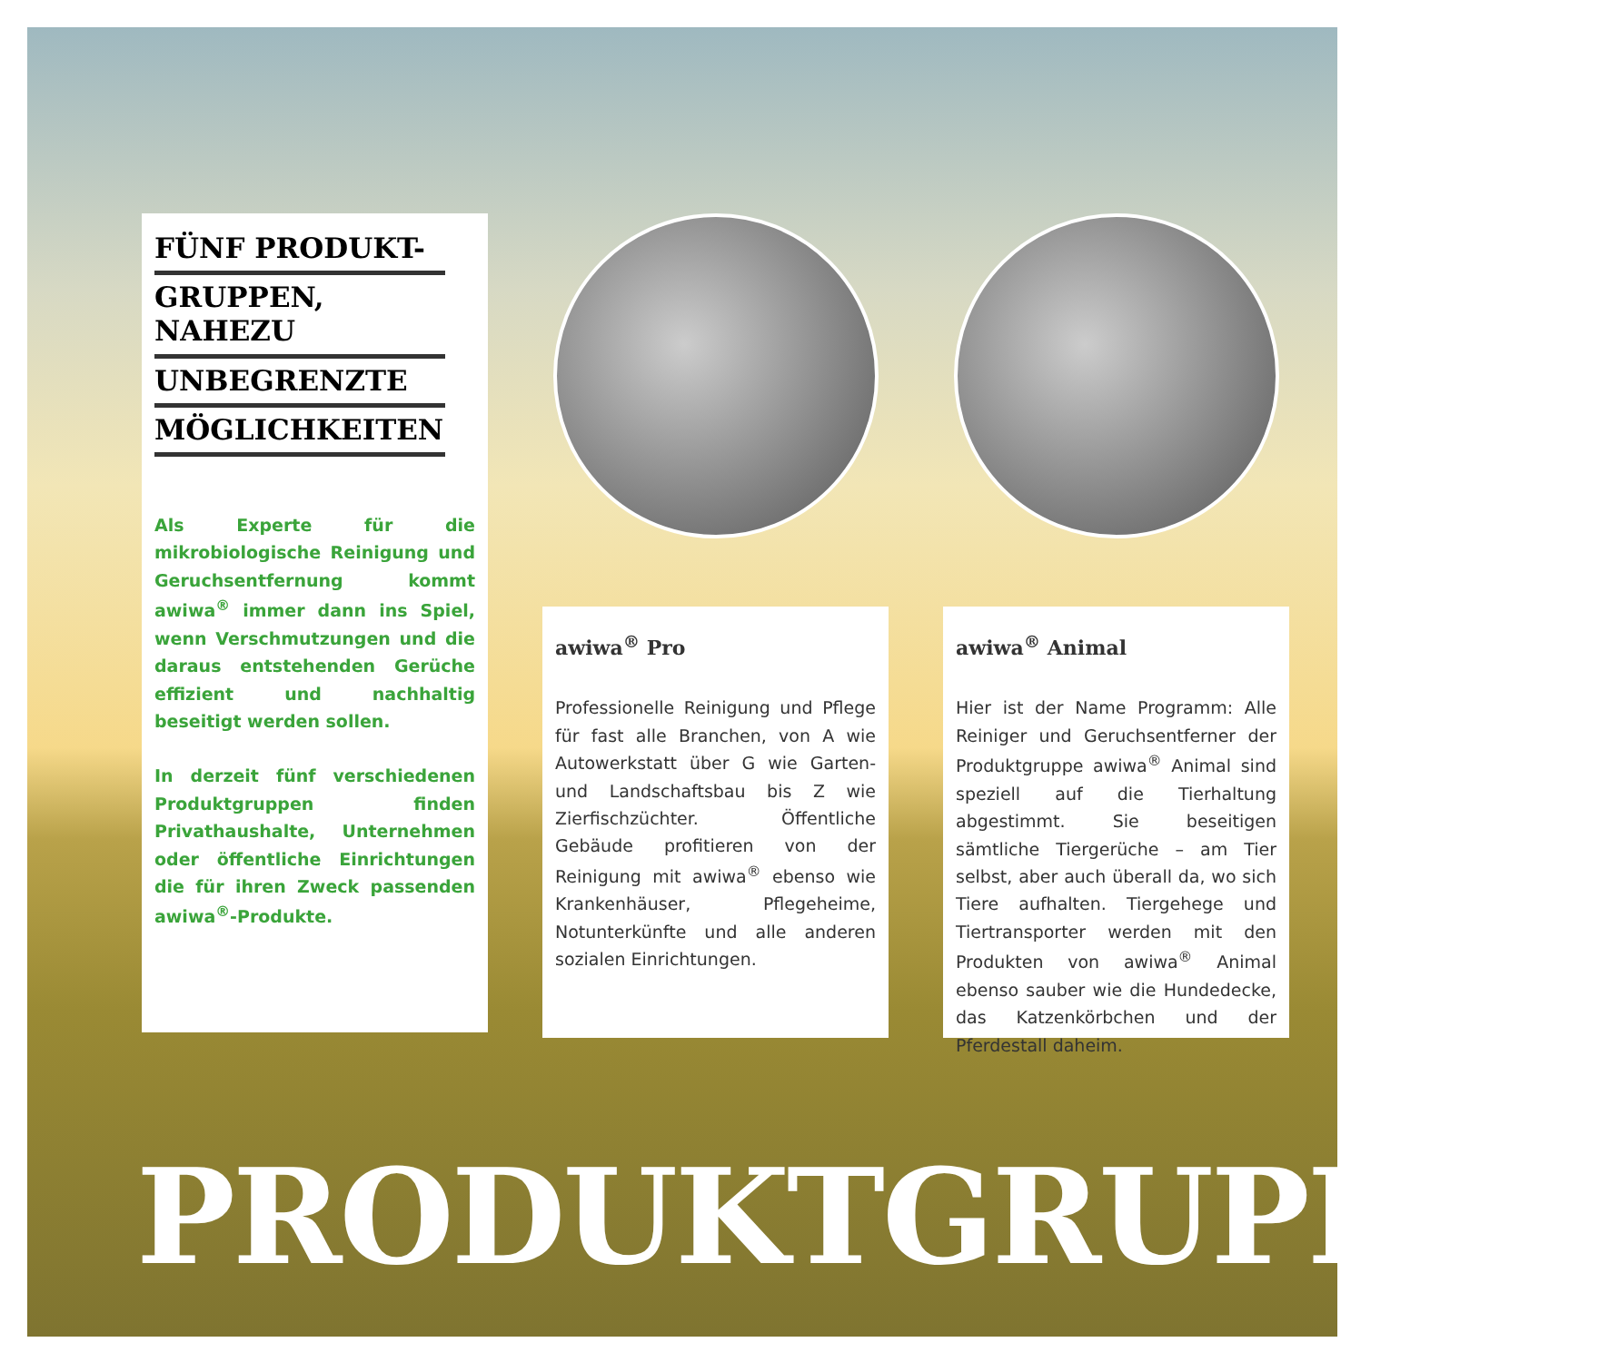FÜNF PRODUKT-
GRUPPEN, NAHEZU
UNBEGRENZTE
MÖGLICHKEITEN
Als Experte für die mikrobiologische Reinigung und Geruchsentfernung kommt awiwa<sup>®</sup> immer dann ins Spiel, wenn Verschmutzungen und die daraus entstehenden Gerüche effizient und nachhaltig beseitigt werden sollen.
In derzeit fünf verschiedenen Produktgruppen finden Privathaushalte, Unternehmen oder öffentliche Einrichtungen die für ihren Zweck passenden awiwa<sup>®</sup>-Produkte.
awiwa<sup>®</sup> Pro
Professionelle Reinigung und Pflege für fast alle Branchen, von A wie Autowerkstatt über G wie Garten- und Landschaftsbau bis Z wie Zierfischzüchter. Öffentliche Gebäude profitieren von der Reinigung mit awiwa<sup>®</sup> ebenso wie Krankenhäuser, Pflegeheime, Notunterkünfte und alle anderen sozialen Einrichtungen.
awiwa<sup>®</sup> Animal
Hier ist der Name Programm: Alle Reiniger und Geruchsentferner der Produktgruppe awiwa<sup>®</sup> Animal sind speziell auf die Tierhaltung abgestimmt. Sie beseitigen sämtliche Tiergerüche – am Tier selbst, aber auch überall da, wo sich Tiere aufhalten. Tiergehege und Tiertransporter werden mit den Produkten von awiwa<sup>®</sup> Animal ebenso sauber wie die Hundedecke, das Katzenkörbchen und der Pferdestall daheim.
PRODUKTGRUPPEN